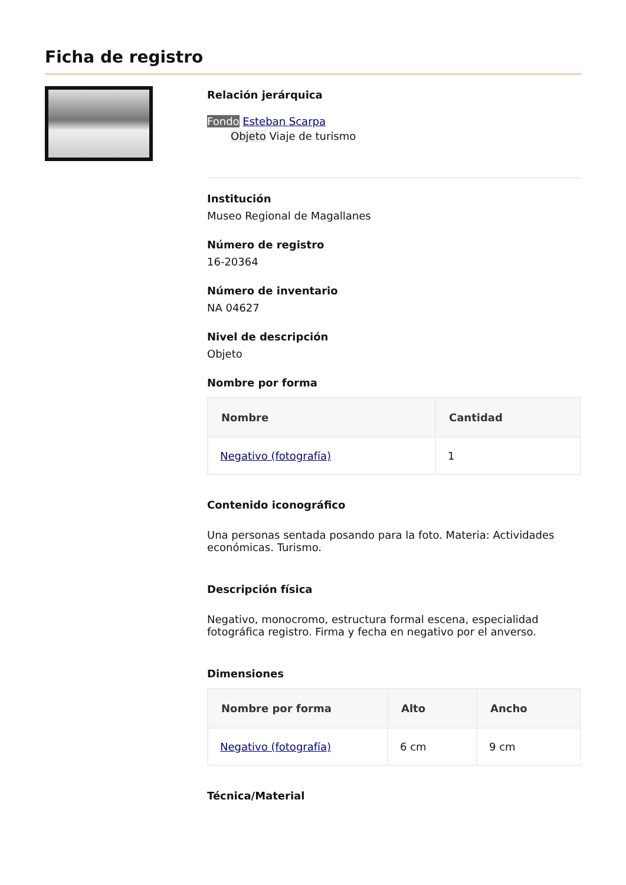Ficha de registro
Relación jerárquica
Fondo Esteban Scarpa
Objeto Viaje de turismo
Institución
Museo Regional de Magallanes
Número de registro
16-20364
Número de inventario
NA 04627
Nivel de descripción
Objeto
Nombre por forma
| Nombre | Cantidad |
| --- | --- |
| Negativo (fotografía) | 1 |
Contenido iconográfico
Una personas sentada posando para la foto. Materia: Actividades económicas. Turismo.
Descripción física
Negativo, monocromo, estructura formal escena, especialidad fotográfica registro. Firma y fecha en negativo por el anverso.
Dimensiones
| Nombre por forma | Alto | Ancho |
| --- | --- | --- |
| Negativo (fotografía) | 6 cm | 9 cm |
Técnica/Material